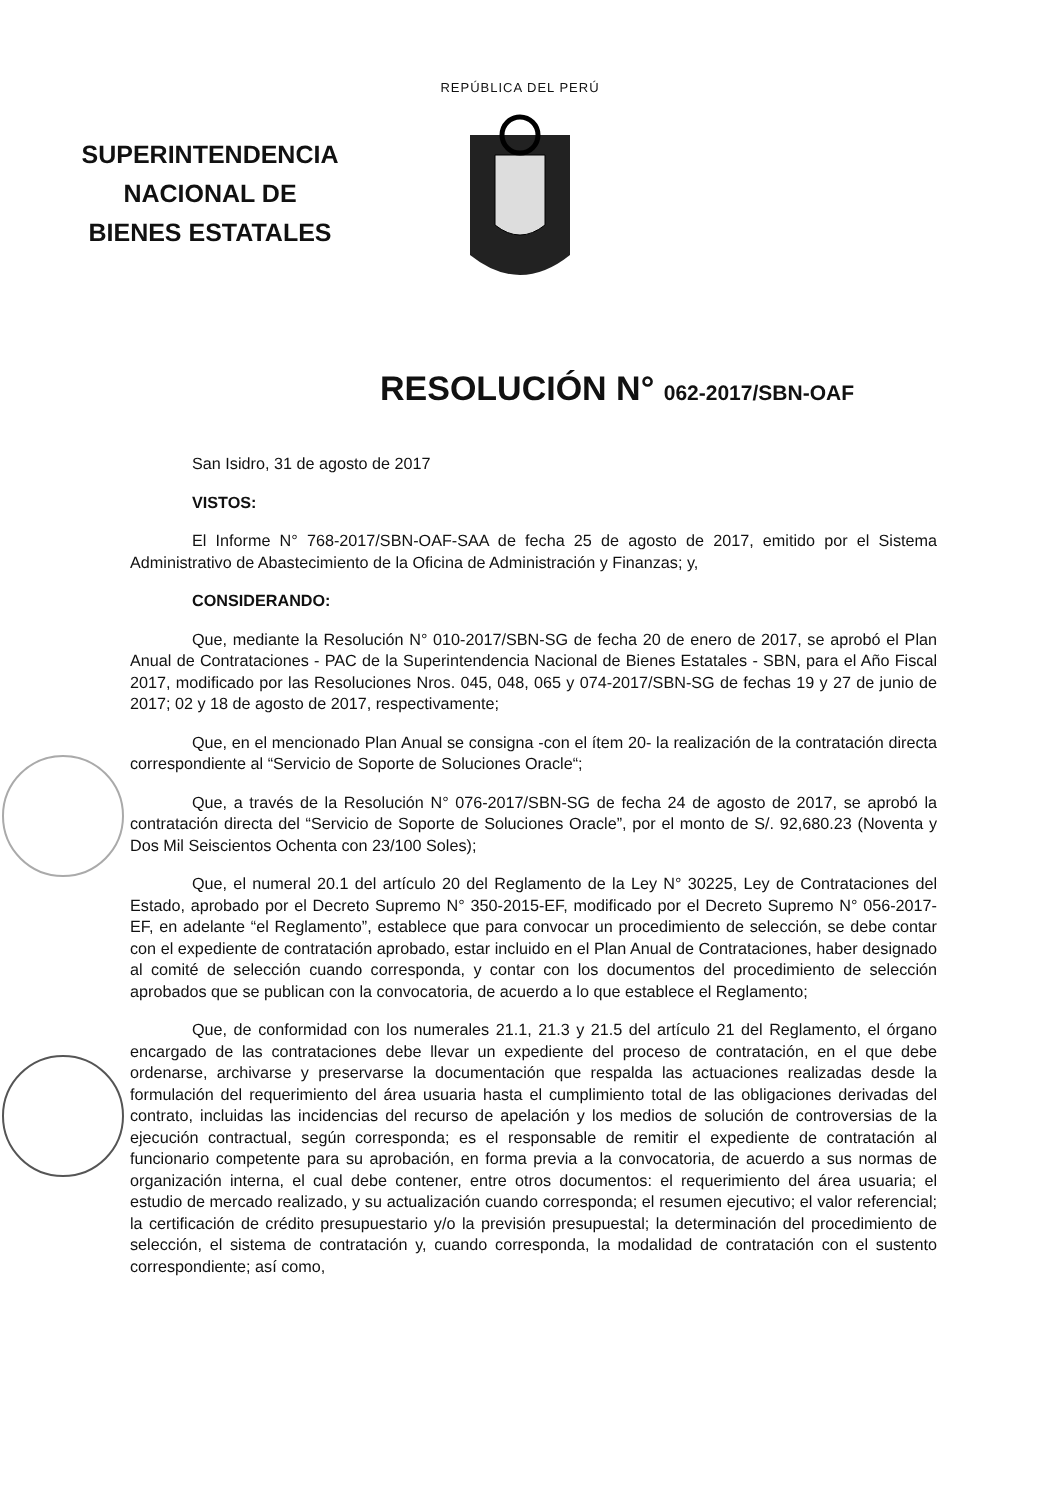SUPERINTENDENCIA
NACIONAL DE
BIENES ESTATALES
REPÚBLICA DEL PERÚ
RESOLUCIÓN N° 062-2017/SBN-OAF
San Isidro, 31 de agosto de 2017
VISTOS:
El Informe N° 768-2017/SBN-OAF-SAA de fecha 25 de agosto de 2017, emitido por el Sistema Administrativo de Abastecimiento de la Oficina de Administración y Finanzas; y,
CONSIDERANDO:
Que, mediante la Resolución N° 010-2017/SBN-SG de fecha 20 de enero de 2017, se aprobó el Plan Anual de Contrataciones - PAC de la Superintendencia Nacional de Bienes Estatales - SBN, para el Año Fiscal 2017, modificado por las Resoluciones Nros. 045, 048, 065 y 074-2017/SBN-SG de fechas 19 y 27 de junio de 2017; 02 y 18 de agosto de 2017, respectivamente;
Que, en el mencionado Plan Anual se consigna -con el ítem 20- la realización de la contratación directa correspondiente al “Servicio de Soporte de Soluciones Oracle“;
Que, a través de la Resolución N° 076-2017/SBN-SG de fecha 24 de agosto de 2017, se aprobó la contratación directa del “Servicio de Soporte de Soluciones Oracle”, por el monto de S/. 92,680.23 (Noventa y Dos Mil Seiscientos Ochenta con 23/100 Soles);
Que, el numeral 20.1 del artículo 20 del Reglamento de la Ley N° 30225, Ley de Contrataciones del Estado, aprobado por el Decreto Supremo N° 350-2015-EF, modificado por el Decreto Supremo N° 056-2017-EF, en adelante “el Reglamento”, establece que para convocar un procedimiento de selección, se debe contar con el expediente de contratación aprobado, estar incluido en el Plan Anual de Contrataciones, haber designado al comité de selección cuando corresponda, y contar con los documentos del procedimiento de selección aprobados que se publican con la convocatoria, de acuerdo a lo que establece el Reglamento;
Que, de conformidad con los numerales 21.1, 21.3 y 21.5 del artículo 21 del Reglamento, el órgano encargado de las contrataciones debe llevar un expediente del proceso de contratación, en el que debe ordenarse, archivarse y preservarse la documentación que respalda las actuaciones realizadas desde la formulación del requerimiento del área usuaria hasta el cumplimiento total de las obligaciones derivadas del contrato, incluidas las incidencias del recurso de apelación y los medios de solución de controversias de la ejecución contractual, según corresponda; es el responsable de remitir el expediente de contratación al funcionario competente para su aprobación, en forma previa a la convocatoria, de acuerdo a sus normas de organización interna, el cual debe contener, entre otros documentos: el requerimiento del área usuaria; el estudio de mercado realizado, y su actualización cuando corresponda; el resumen ejecutivo; el valor referencial; la certificación de crédito presupuestario y/o la previsión presupuestal; la determinación del procedimiento de selección, el sistema de contratación y, cuando corresponda, la modalidad de contratación con el sustento correspondiente; así como,